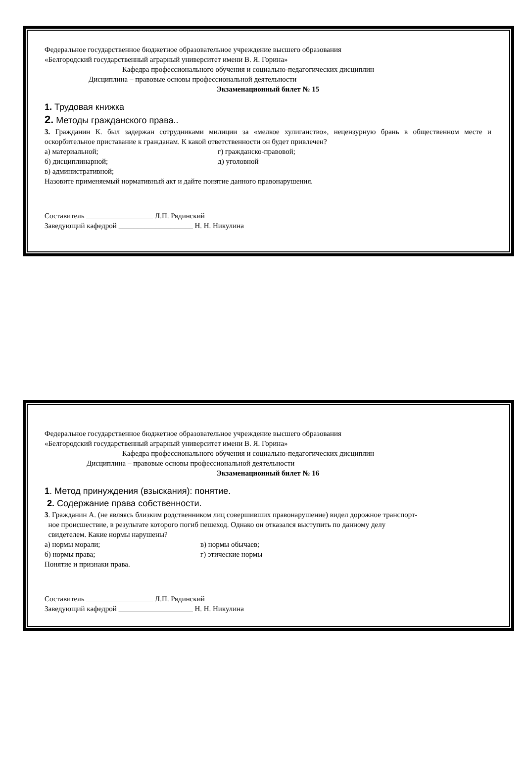Федеральное государственное бюджетное образовательное учреждение высшего образования
«Белгородский государственный аграрный университет имени В. Я. Горина»
Кафедра профессионального обучения и социально-педагогических дисциплин
Дисциплина – правовые основы профессиональной деятельности
Экзаменационный билет № 15
1. Трудовая книжка
2. Методы гражданского права..
3. Гражданин К. был задержан сотрудниками милиции за «мелкое хулиганство», нецензурную брань в общественном месте и оскорбительное приставание к гражданам. К какой ответственности он будет привлечен?
а) материальной; г) гражданско-правовой;
б) дисциплинарной; д) уголовной
в) административной;
Назовите применяемый нормативный акт и дайте понятие данного правонарушения.
Составитель __________________ Л.П. Рядинский
Заведующий кафедрой ____________________ Н. Н. Никулина
Федеральное государственное бюджетное образовательное учреждение высшего образования
«Белгородский государственный аграрный университет имени В. Я. Горина»
Кафедра профессионального обучения и социально-педагогических дисциплин
Дисциплина – правовые основы профессиональной деятельности
Экзаменационный билет № 16
1. Метод принуждения (взыскания): понятие.
2. Содержание права собственности.
3. Гражданин А. (не являясь близким родственником лиц совершивших правонарушение) видел дорожное транспорт-
ное происшествие, в результате которого погиб пешеход. Однако он отказался выступить по данному делу
свидетелем. Какие нормы нарушены?
а) нормы морали; в) нормы обычаев;
б) нормы права; г) этические нормы
Понятие и признаки права.
Составитель __________________ Л.П. Рядинский
Заведующий кафедрой ____________________ Н. Н. Никулина